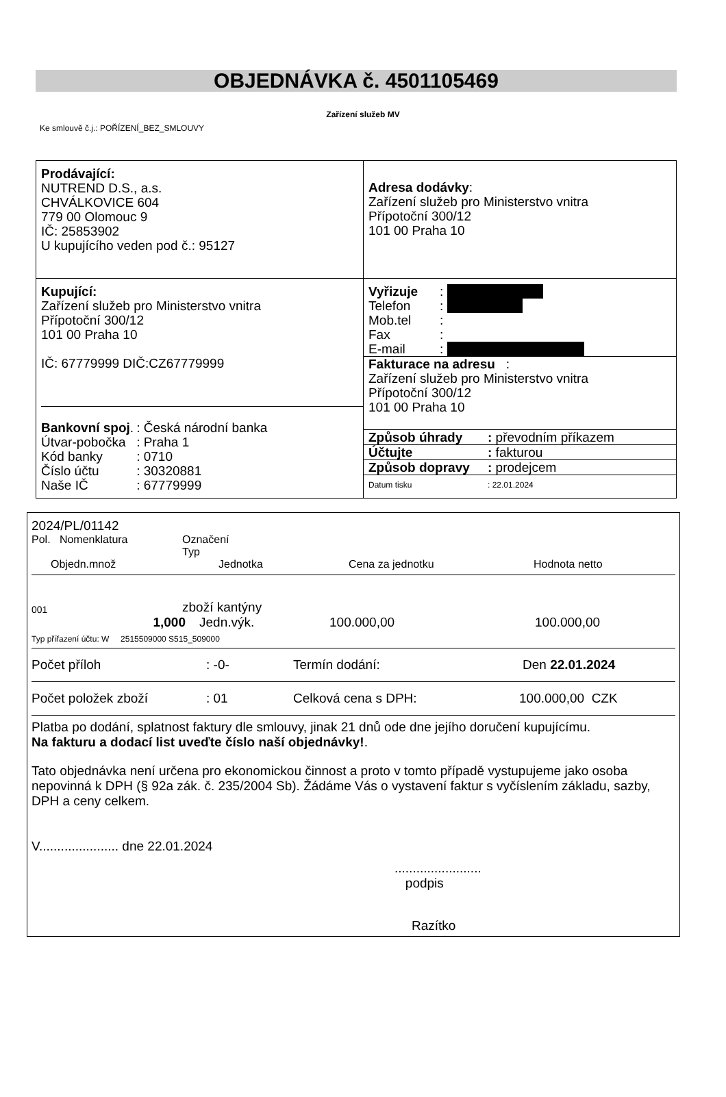OBJEDNÁVKA č. 4501105469
Zařízení služeb MV
Ke smlouvě č.j.: POŘÍZENÍ_BEZ_SMLOUVY
Prodávající:
NUTREND D.S., a.s.
CHVÁLKOVICE 604
779 00 Olomouc 9
IČ: 25853902
U kupujícího veden pod č.: 95127
Adresa dodávky:
Zařízení služeb pro Ministerstvo vnitra
Přípotoční 300/12
101 00 Praha 10
Kupující:
Zařízení služeb pro Ministerstvo vnitra
Přípotoční 300/12
101 00 Praha 10
IČ: 67779999 DIČ:CZ67779999
| Bankovní spoj . | : Česká národní banka |
| Útvar-pobočka | : Praha 1 |
| Kód banky | : 0710 |
| Číslo účtu | : 30320881 |
| Naše IČ | : 67779999 |
| Vyřizuje | : |
| Telefon | : |
| Mob.tel | : |
| Fax | : |
| E-mail | : |
Fakturace na adresu :
Zařízení služeb pro Ministerstvo vnitra
Přípotoční 300/12
101 00 Praha 10
| Způsob úhrady | : převodním příkazem |
| Účtujte | : fakturou |
| Způsob dopravy | : prodejcem |
| Datum tisku | : 22.01.2024 |
2024/PL/01142
Pol. Nomenklatura Označení
Typ
Objedn.množ Jednotka Cena za jednotku Hodnota netto
001 zboží kantýny
1,000 Jedn.výk. 100.000,00 100.000,00
Typ přiřazení účtu: W 2515509000 S515_509000
Počet příloh: -0- Termín dodání: Den 22.01.2024
Počet položek zboží: 01 Celková cena s DPH: 100.000,00 CZK
Platba po dodání, splatnost faktury dle smlouvy, jinak 21 dnů ode dne jejího doručení kupujícímu.
Na fakturu a dodací list uveďte číslo naší objednávky!.
Tato objednávka není určena pro ekonomickou činnost a proto v tomto případě vystupujeme jako osoba nepovinná k DPH (§ 92a zák. č. 235/2004 Sb). Žádáme Vás o vystavení faktur s vyčíslením základu, sazby, DPH a ceny celkem.
V...................... dne 22.01.2024
........................
podpis
Razítko